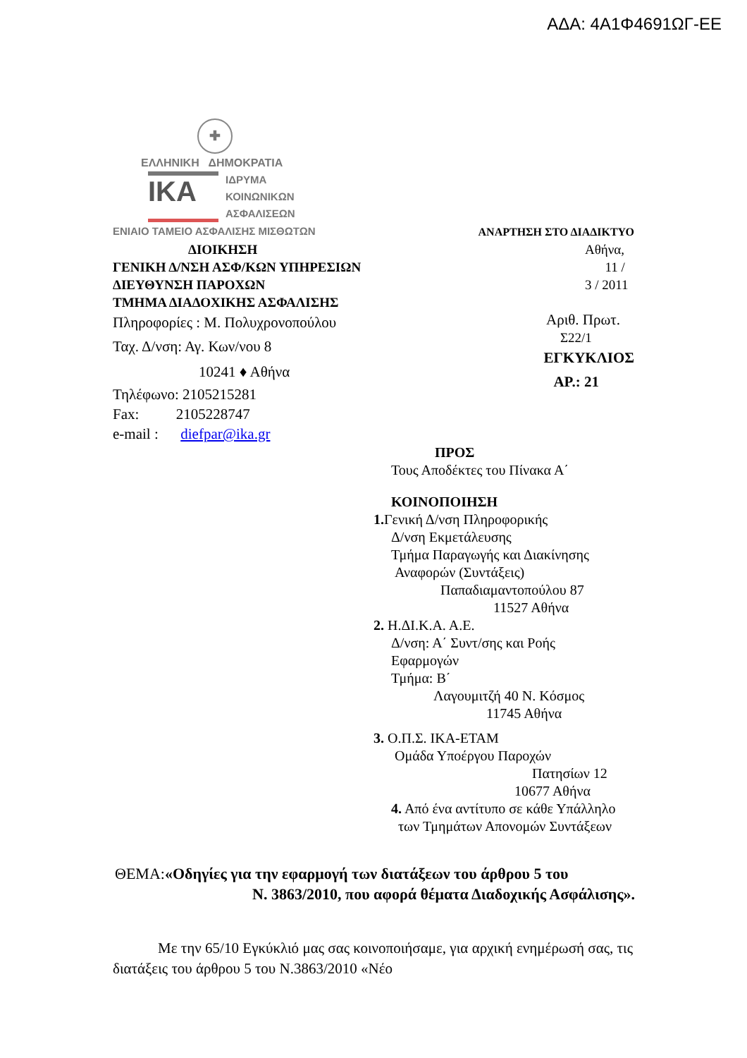ΑΔΑ: 4Α1Φ4691ΩΓ-ΕΕ
✚
ΕΛΛΗΝΙΚΗ ΔΗΜΟΚΡΑΤΙΑ
IKA
ΙΔΡΥΜΑ
ΚΟΙΝΩΝΙΚΩΝ
ΑΣΦΑΛΙΣΕΩΝ
ΕΝΙΑΙΟ ΤΑΜΕΙΟ ΑΣΦΑΛΙΣΗΣ ΜΙΣΘΩΤΩΝ ΑΝΑΡΤΗΣΗ ΣΤΟ ΔΙΑΔΙΚΤΥΟ
ΔΙΟΙΚΗΣΗ
ΓΕΝΙΚΗ Δ/ΝΣΗ ΑΣΦ/ΚΩΝ ΥΠΗΡΕΣΙΩΝ
ΔΙΕΥΘΥΝΣΗ ΠΑΡΟΧΩΝ
ΤΜΗΜΑ ΔΙΑΔΟΧΙΚΗΣ ΑΣΦΑΛΙΣΗΣ
Πληροφορίες : Μ. Πολυχρονοπούλου
Ταχ. Δ/νση: Αγ. Κων/νου 8
10241 ♦ Αθήνα
Τηλέφωνο: 2105215281
Fax: 2105228747
e-mail : diefpar@ika.gr
Αθήνα, 11 / 3 / 2011
Αριθ. Πρωτ.
Σ22/1
ΕΓΚΥΚΛΙΟΣ
ΑΡ.: 21
ΠΡΟΣ
Τους Αποδέκτες του Πίνακα Α΄
ΚΟΙΝΟΠΟΙΗΣΗ
1. Γενική Δ/νση Πληροφορικής
Δ/νση Εκμετάλευσης
Τμήμα Παραγωγής και Διακίνησης
Αναφορών (Συντάξεις)
Παπαδιαμαντοπούλου 87
11527 Αθήνα
2. Η.ΔΙ.Κ.Α. Α.Ε.
Δ/νση: Α΄ Συντ/σης και Ροής
Εφαρμογών
Τμήμα: Β΄
Λαγουμιτζή 40 Ν. Κόσμος
11745 Αθήνα
3. Ο.Π.Σ. ΙΚΑ-ΕΤΑΜ
Ομάδα Υποέργου Παροχών
Πατησίων 12
10677 Αθήνα
4. Από ένα αντίτυπο σε κάθε Υπάλληλο
των Τμημάτων Απονομών Συντάξεων
ΘΕΜΑ:«Οδηγίες για την εφαρμογή των διατάξεων του άρθρου 5 του
Ν. 3863/2010, που αφορά θέματα Διαδοχικής Ασφάλισης».
Με την 65/10 Εγκύκλιό μας σας κοινοποιήσαμε, για αρχική ενημέρωσή σας, τις διατάξεις του άρθρου 5 του Ν.3863/2010 «Νέο